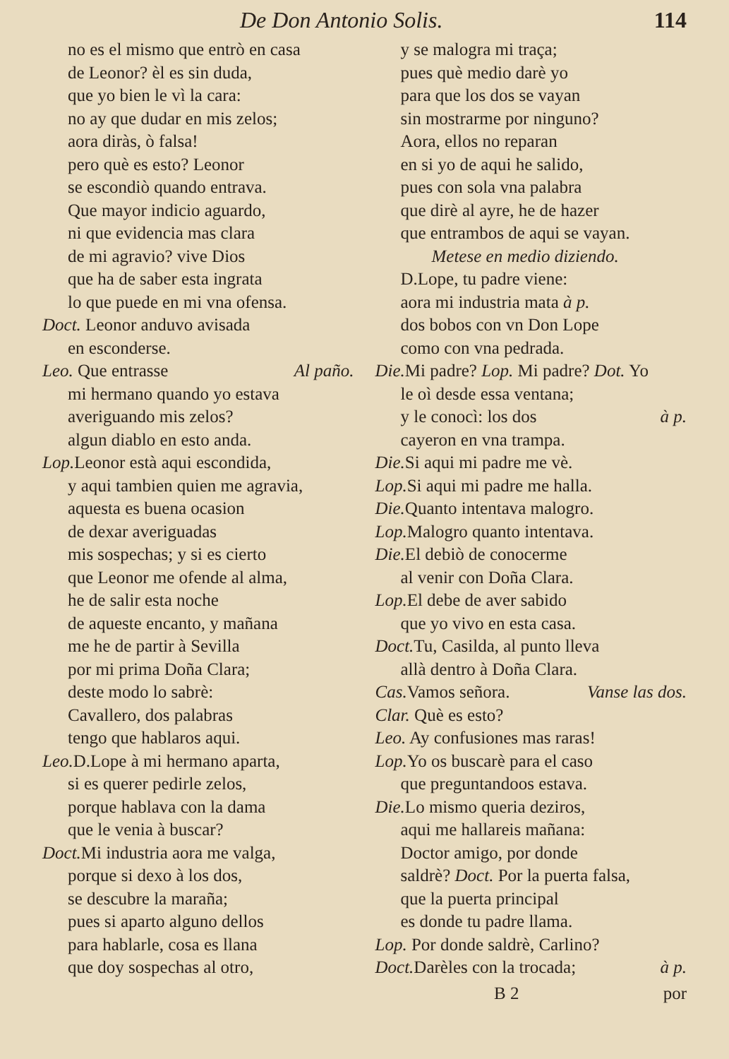De Don Antonio Solis. 114
no es el mismo que entrò en casa
de Leonor? èl es sin duda,
que yo bien le vì la cara:
no ay que dudar en mis zelos;
aora diràs, ò falsa!
pero què es esto? Leonor
se escondiò quando entrava.
Que mayor indicio aguardo,
ni que evidencia mas clara
de mi agravio? vive Dios
que ha de saber esta ingrata
lo que puede en mi vna ofensa.
Doct. Leonor anduvo avisada
en esconderse.
Leo. Que entrasse Al paño.
mi hermano quando yo estava
averiguando mis zelos?
algun diablo en esto anda.
Lop. Leonor està aqui escondida,
y aqui tambien quien me agravia,
aquesta es buena ocasion
de dexar averiguadas
mis sospechas; y si es cierto
que Leonor me ofende al alma,
he de salir esta noche
de aqueste encanto, y mañana
me he de partir à Sevilla
por mi prima Doña Clara;
deste modo lo sabrè:
Cavallero, dos palabras
tengo que hablaros aqui.
Leo. D.Lope à mi hermano aparta,
si es querer pedirle zelos,
porque hablava con la dama
que le venia à buscar?
Doct. Mi industria aora me valga,
porque si dexo à los dos,
se descubre la maraña;
pues si aparto alguno dellos
para hablarle, cosa es llana
que doy sospechas al otro,
y se malogra mi traça;
pues què medio darè yo
para que los dos se vayan
sin mostrarme por ninguno?
Aora, ellos no reparan
en si yo de aqui he salido,
pues con sola vna palabra
que dirè al ayre, he de hazer
que entrambos de aqui se vayan.
Metese en medio diziendo.
D.Lope, tu padre viene:
aora mi industria mata à p.
dos bobos con vn Don Lope
como con vna pedrada.
Die. Mi padre? Lop. Mi padre? Dot. Yo
le oì desde essa ventana;
y le conocì: los dos à p.
cayeron en vna trampa.
Die. Si aqui mi padre me vè.
Lop. Si aqui mi padre me halla.
Die. Quanto intentava malogro.
Lop. Malogro quanto intentava.
Die. El debiò de conocerme
al venir con Doña Clara.
Lop. El debe de aver sabido
que yo vivo en esta casa.
Doct. Tu, Casilda, al punto lleva
allà dentro à Doña Clara.
Cas. Vamos señora. Vanse las dos.
Clar. Què es esto?
Leo. Ay confusiones mas raras!
Lop. Yo os buscarè para el caso
que preguntandoos estava.
Die. Lo mismo queria deziros,
aqui me hallareis mañana:
Doctor amigo, por donde
saldrè? Doct. Por la puerta falsa,
que la puerta principal
es donde tu padre llama.
Lop. Por donde saldrè, Carlino?
Doct. Darèles con la trocada; à p.
B 2 por